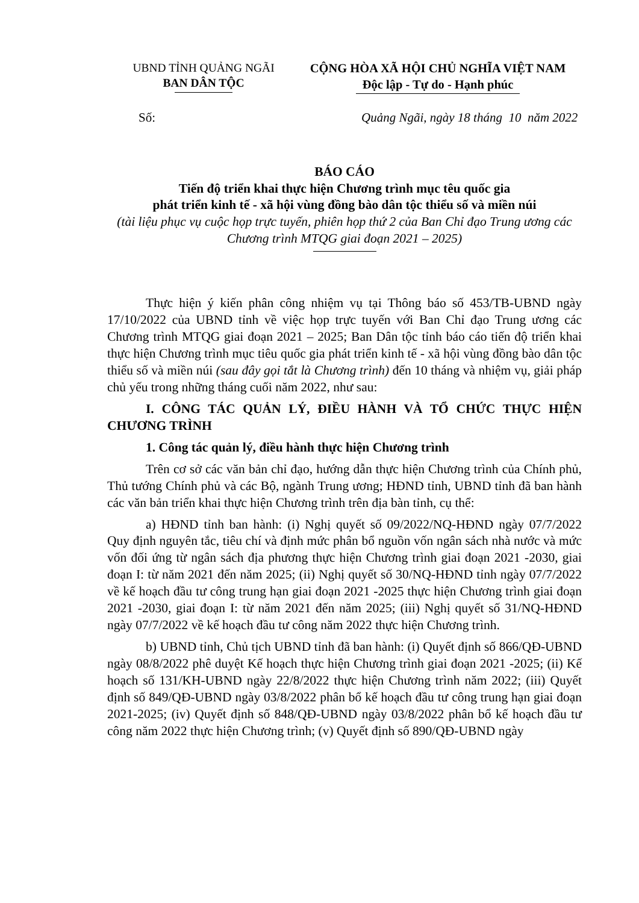UBND TỈNH QUẢNG NGÃI
BAN DÂN TỘC
CỘNG HÒA XÃ HỘI CHỦ NGHĨA VIỆT NAM
Độc lập - Tự do - Hạnh phúc
Số: Quảng Ngãi, ngày 18 tháng 10 năm 2022
BÁO CÁO
Tiến độ triển khai thực hiện Chương trình mục têu quốc gia
phát triển kinh tế - xã hội vùng đồng bào dân tộc thiểu số và miền núi
(tài liệu phục vụ cuộc họp trực tuyến, phiên họp thứ 2 của Ban Chỉ đạo Trung ương các Chương trình MTQG giai đoạn 2021 – 2025)
Thực hiện ý kiến phân công nhiệm vụ tại Thông báo số 453/TB-UBND ngày 17/10/2022 của UBND tỉnh về việc họp trực tuyến với Ban Chỉ đạo Trung ương các Chương trình MTQG giai đoạn 2021 – 2025; Ban Dân tộc tỉnh báo cáo tiến độ triển khai thực hiện Chương trình mục tiêu quốc gia phát triển kinh tế - xã hội vùng đồng bào dân tộc thiểu số và miền núi (sau đây gọi tắt là Chương trình) đến 10 tháng và nhiệm vụ, giải pháp chủ yếu trong những tháng cuối năm 2022, như sau:
I. CÔNG TÁC QUẢN LÝ, ĐIỀU HÀNH VÀ TỔ CHỨC THỰC HIỆN CHƯƠNG TRÌNH
1. Công tác quản lý, điều hành thực hiện Chương trình
Trên cơ sở các văn bản chỉ đạo, hướng dẫn thực hiện Chương trình của Chính phủ, Thủ tướng Chính phủ và các Bộ, ngành Trung ương; HĐND tỉnh, UBND tỉnh đã ban hành các văn bản triển khai thực hiện Chương trình trên địa bàn tỉnh, cụ thể:
a) HĐND tỉnh ban hành: (i) Nghị quyết số 09/2022/NQ-HĐND ngày 07/7/2022 Quy định nguyên tắc, tiêu chí và định mức phân bổ nguồn vốn ngân sách nhà nước và mức vốn đối ứng từ ngân sách địa phương thực hiện Chương trình giai đoạn 2021 -2030, giai đoạn I: từ năm 2021 đến năm 2025; (ii) Nghị quyết số 30/NQ-HĐND tỉnh ngày 07/7/2022 về kế hoạch đầu tư công trung hạn giai đoạn 2021 -2025 thực hiện Chương trình giai đoạn 2021 -2030, giai đoạn I: từ năm 2021 đến năm 2025; (iii) Nghị quyết số 31/NQ-HĐND ngày 07/7/2022 về kế hoạch đầu tư công năm 2022 thực hiện Chương trình.
b) UBND tỉnh, Chủ tịch UBND tỉnh đã ban hành: (i) Quyết định số 866/QĐ-UBND ngày 08/8/2022 phê duyệt Kế hoạch thực hiện Chương trình giai đoạn 2021 -2025; (ii) Kế hoạch số 131/KH-UBND ngày 22/8/2022 thực hiện Chương trình năm 2022; (iii) Quyết định số 849/QĐ-UBND ngày 03/8/2022 phân bổ kế hoạch đầu tư công trung hạn giai đoạn 2021-2025; (iv) Quyết định số 848/QĐ-UBND ngày 03/8/2022 phân bổ kế hoạch đầu tư công năm 2022 thực hiện Chương trình; (v) Quyết định số 890/QĐ-UBND ngày